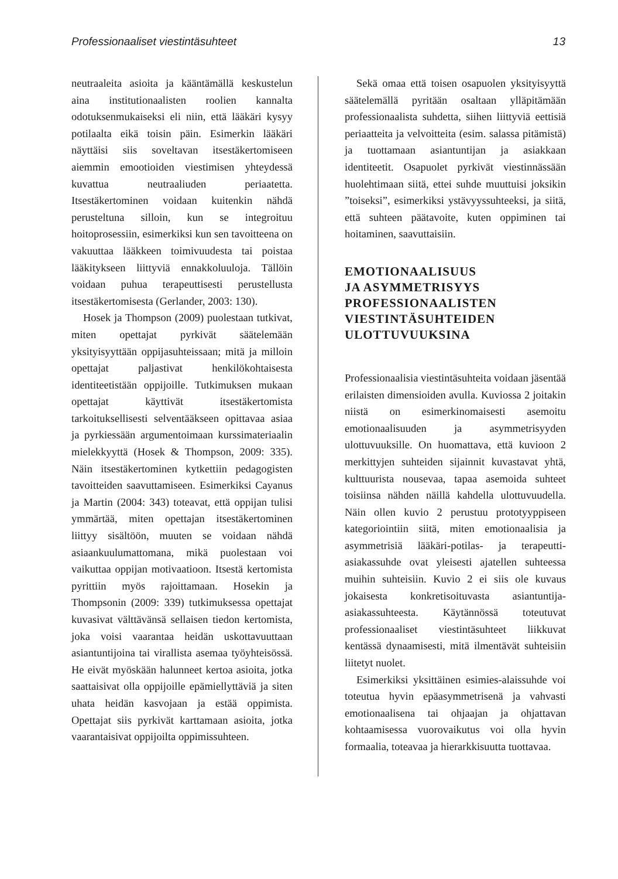Professionaaliset viestintäsuhteet 13
neutraaleita asioita ja kääntämällä keskustelun aina institutionaalisten roolien kannalta odotuksenmukaiseksi eli niin, että lääkäri kysyy potilaalta eikä toisin päin. Esimerkin lääkäri näyttäisi siis soveltavan itsestäkertomiseen aiemmin emootioiden viestimisen yhteydessä kuvattua neutraaliuden periaatetta. Itsestäkertominen voidaan kuitenkin nähdä perusteltuna silloin, kun se integroituu hoitoprosessiin, esimerkiksi kun sen tavoitteena on vakuuttaa lääkkeen toimivuudesta tai poistaa lääkitykseen liittyviä ennakkoluuloja. Tällöin voidaan puhua terapeuttisesti perustellusta itsestäkertomisesta (Gerlander, 2003: 130).
Hosek ja Thompson (2009) puolestaan tutkivat, miten opettajat pyrkivät säätelemään yksityisyyttään oppijasuhteissaan; mitä ja milloin opettajat paljastivat henkilökohtaisesta identiteetistään oppijoille. Tutkimuksen mukaan opettajat käyttivät itsestäkertomista tarkoituksellisesti selventääkseen opittavaa asiaa ja pyrkiessään argumentoimaan kurssimateriaalin mielekkyyttä (Hosek & Thompson, 2009: 335). Näin itsestäkertominen kytkettiin pedagogisten tavoitteiden saavuttamiseen. Esimerkiksi Cayanus ja Martin (2004: 343) toteavat, että oppijan tulisi ymmärtää, miten opettajan itsestäkertominen liittyy sisältöön, muuten se voidaan nähdä asiaankuulumattomana, mikä puolestaan voi vaikuttaa oppijan motivaatioon. Itsestä kertomista pyrittiin myös rajoittamaan. Hosekin ja Thompsonin (2009: 339) tutkimuksessa opettajat kuvasivat välttävänsä sellaisen tiedon kertomista, joka voisi vaarantaa heidän uskottavuuttaan asiantuntijoina tai virallista asemaa työyhteisössä. He eivät myöskään halunneet kertoa asioita, jotka saattaisivat olla oppijoille epämiellyttäviä ja siten uhata heidän kasvojaan ja estää oppimista. Opettajat siis pyrkivät karttamaan asioita, jotka vaarantaisivat oppijoilta oppimissuhteen.
Sekä omaa että toisen osapuolen yksityisyyttä säätelemällä pyritään osaltaan ylläpitämään professionaalista suhdetta, siihen liittyviä eettisiä periaatteita ja velvoitteita (esim. salassa pitämistä) ja tuottamaan asiantuntijan ja asiakkaan identiteetit. Osapuolet pyrkivät viestinnässään huolehtimaan siitä, ettei suhde muuttuisi joksikin ”toiseksi”, esimerkiksi ystävyyssuhteeksi, ja siitä, että suhteen päätavoite, kuten oppiminen tai hoitaminen, saavuttaisiin.
EMOTIONAALISUUS
JA ASYMMETRISYYS
PROFESSIONAALISTEN
VIESTINTÄSUHTEIDEN
ULOTTUVUUKSINA
Professionaalisia viestintäsuhteita voidaan jäsentää erilaisten dimensioiden avulla. Kuviossa 2 joitakin niistä on esimerkinomaisesti asemoitu emotionaalisuuden ja asymmetrisyyden ulottuvuuksille. On huomattava, että kuvioon 2 merkittyjen suhteiden sijainnit kuvastavat yhtä, kulttuurista nousevaa, tapaa asemoida suhteet toisiinsa nähden näillä kahdella ulottuvuudella. Näin ollen kuvio 2 perustuu prototyyppiseen kategoriointiin siitä, miten emotionaalisia ja asymmetrisiä lääkäri-potilas- ja terapeutti-asiakassuhde ovat yleisesti ajatellen suhteessa muihin suhteisiin. Kuvio 2 ei siis ole kuvaus jokaisesta konkretisoituvasta asiantuntija-asiakassuhteesta. Käytännössä toteutuvat professionaaliset viestintäsuhteet liikkuvat kentässä dynaamisesti, mitä ilmentävät suhteisiin liitetyt nuolet.
Esimerkiksi yksittäinen esimies-alaissuhde voi toteutua hyvin epäasymmetrisenä ja vahvasti emotionaalisena tai ohjaajan ja ohjattavan kohtaamisessa vuorovaikutus voi olla hyvin formaalia, toteavaa ja hierarkkisuutta tuottavaa.